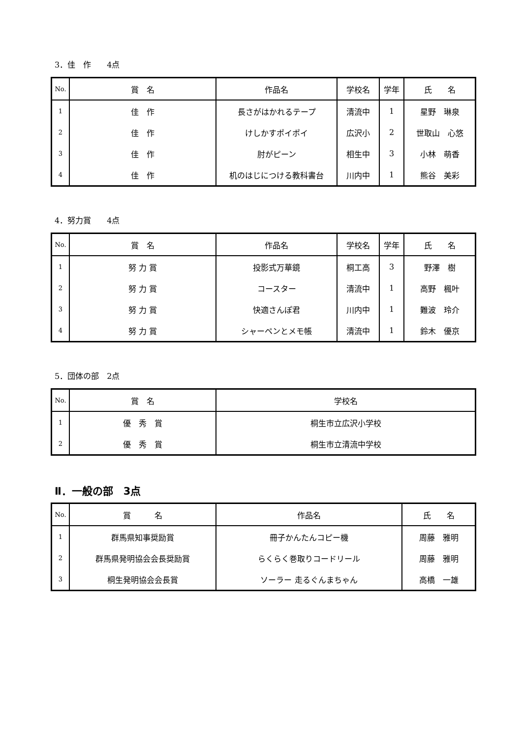3．佳　作　　4点
| No. | 賞 名 | 作品名 | 学校名 | 学年 | 氏 名 |
| --- | --- | --- | --- | --- | --- |
| 1 | 佳 作 | 長さがはかれるテープ | 清流中 | 1 | 星野 琳泉 |
| 2 | 佳 作 | けしかすポイポイ | 広沢小 | 2 | 世取山 心悠 |
| 3 | 佳 作 | 肘がピーン | 相生中 | 3 | 小林 萌香 |
| 4 | 佳 作 | 机のはじにつける教科書台 | 川内中 | 1 | 熊谷 美彩 |
4．努力賞　　4点
| No. | 賞 名 | 作品名 | 学校名 | 学年 | 氏 名 |
| --- | --- | --- | --- | --- | --- |
| 1 | 努 力 賞 | 投影式万華鏡 | 桐工高 | 3 | 野澤 樹 |
| 2 | 努 力 賞 | コースター | 清流中 | 1 | 高野 楓叶 |
| 3 | 努 力 賞 | 快適さんぽ君 | 川内中 | 1 | 難波 玲介 |
| 4 | 努 力 賞 | シャーペンとメモ帳 | 清流中 | 1 | 鈴木 優京 |
5．団体の部　2点
| No. | 賞 名 | 学校名 |
| --- | --- | --- |
| 1 | 優 秀 賞 | 桐生市立広沢小学校 |
| 2 | 優 秀 賞 | 桐生市立清流中学校 |
Ⅱ．一般の部　3点
| No. | 賞 名 | 作品名 | 氏 名 |
| --- | --- | --- | --- |
| 1 | 群馬県知事奨励賞 | 冊子かんたんコピー機 | 周藤 雅明 |
| 2 | 群馬県発明協会会長奨励賞 | らくらく巻取りコードリール | 周藤 雅明 |
| 3 | 桐生発明協会会長賞 | ソーラー 走るぐんまちゃん | 高橋 一雄 |